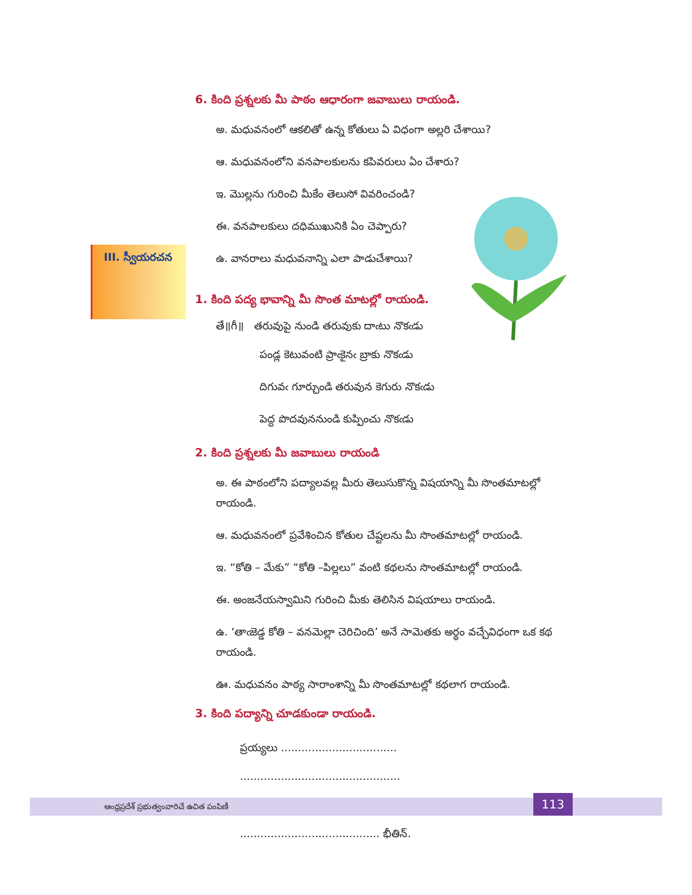III. స్వీయరచన
6. కింది ప్రశ్నలకు మీ పాఠం ఆధారంగా జవాబులు రాయండి.
అ. మధువనంలో ఆకలితో ఉన్న కోతులు ఏ విధంగా అల్లరి చేశాయి?
ఆ. మధువనంలోని వనపాలకులను కపివరులు ఏం చేశారు?
ఇ. మొల్లను గురించి మీకేం తెలుసో వివరించండి?
ఈ. వనపాలకులు దధిముఖునికి ఏం చెప్పారు?
ఉ. వానరాలు మధువనాన్ని ఎలా పాడుచేశాయి?
1. కింది పద్య భావాన్ని మీ సొంత మాటల్లో రాయండి.
తే॥గీ॥ తరువుపై నుండి తరువుకు దాఁటు నొకఁడు
పండ్ల కెటువంటి ప్రాఁకైనఁ బ్రాకు నొకఁడు
దిగువఁ గూర్చుండి తరువున కెగురు నొకఁడు
పెద్ద పొదవుననుండి కుప్పించు నొకఁడు
2. కింది ప్రశ్నలకు మీ జవాబులు రాయండి
అ. ఈ పాఠంలోని పద్యాలవల్ల మీరు తెలుసుకొన్న విషయాన్ని మీ సొంతమాటల్లో రాయండి.
ఆ. మధువనంలో ప్రవేశించిన కోతుల చేష్టలను మీ సొంతమాటల్లో రాయండి.
ఇ. “కోతి – మేకు” “కోతి –పిల్లలు” వంటి కథలను సొంతమాటల్లో రాయండి.
ఈ. అంజనేయస్వామిని గురించి మీకు తెలిసిన విషయాలు రాయండి.
ఉ. ‘తాఁజెడ్డ కోతి – వనమెల్లా చెరిచింది’ అనే సామెతకు అర్థం వచ్చేవిధంగా ఒక కథ రాయండి.
ఊ. మధువనం పాఠ్య సారాంశాన్ని మీ సొంతమాటల్లో కథలాగ రాయండి.
3. కింది పద్యాన్ని చూడకుండా రాయండి.
ప్రయ్యలు ..................................
...............................................
...............................................
......................................... భీతిన్.
ఆంధ్రప్రదేశ్ ప్రభుత్వంవారిచే ఉచిత పంపిణీ
113